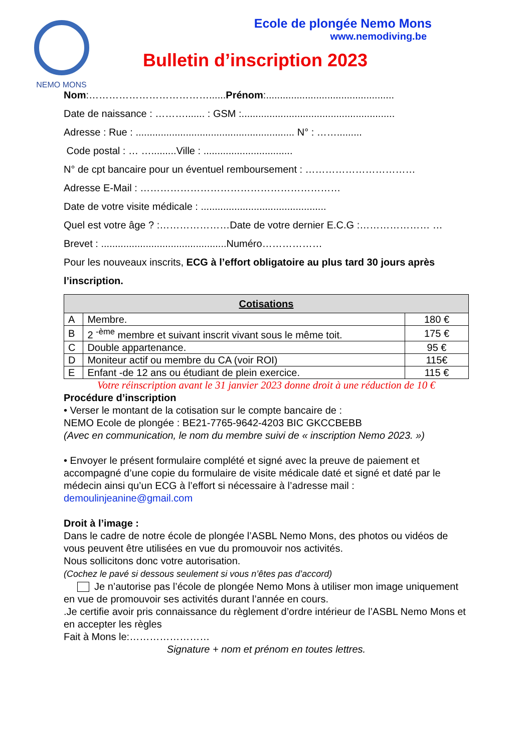NEMO MONS
Ecole de plongée Nemo Mons
www.nemodiving.be
Bulletin d’inscription 2023
Nom:………………………………......Prénom:..............................................
Date de naissance : ………....... : GSM :.......................................................
Adresse : Rue : ......................................................... N° : …….........
Code postal : … ….........Ville : ................................
N° de cpt bancaire pour un éventuel remboursement : ……………………………
Adresse E-Mail : ……………………………………………………
Date de votre visite médicale : .............................................
Quel est votre âge ? :…………………Date de votre dernier E.C.G :………………… …
Brevet : .............................................Numéro………………
Pour les nouveaux inscrits, ECG à l’effort obligatoire au plus tard 30 jours après l’inscription.
| Cotisations | | |
| --- | --- | --- |
| A | Membre. | 180 € |
| B | 2 <sup>-ème</sup> membre et suivant inscrit vivant sous le même toit. | 175 € |
| C | Double appartenance. | 95 € |
| D | Moniteur actif ou membre du CA (voir ROI) | 115€ |
| E | Enfant -de 12 ans ou étudiant de plein exercice. | 115 € |
Votre réinscription avant le 31 janvier 2023 donne droit à une réduction de 10 €
Procédure d’inscription
• Verser le montant de la cotisation sur le compte bancaire de :
NEMO Ecole de plongée : BE21-7765-9642-4203 BIC GKCCBEBB
(Avec en communication, le nom du membre suivi de « inscription Nemo 2023. »)
• Envoyer le présent formulaire complété et signé avec la preuve de paiement et accompagné d’une copie du formulaire de visite médicale daté et signé et daté par le médecin ainsi qu’un ECG à l’effort si nécessaire à l’adresse mail :
demoulinjeanine@gmail.com
Droit à l’image :
Dans le cadre de notre école de plongée l’ASBL Nemo Mons, des photos ou vidéos de vous peuvent être utilisées en vue du promouvoir nos activités.
Nous sollicitons donc votre autorisation.
(Cochez le pavé si dessous seulement si vous n’êtes pas d’accord)
Je n’autorise pas l’école de plongée Nemo Mons à utiliser mon image uniquement en vue de promouvoir ses activités durant l’année en cours.
.Je certifie avoir pris connaissance du règlement d’ordre intérieur de l’ASBL Nemo Mons et en accepter les règles
Fait à Mons le:……………………
Signature + nom et prénom en toutes lettres.